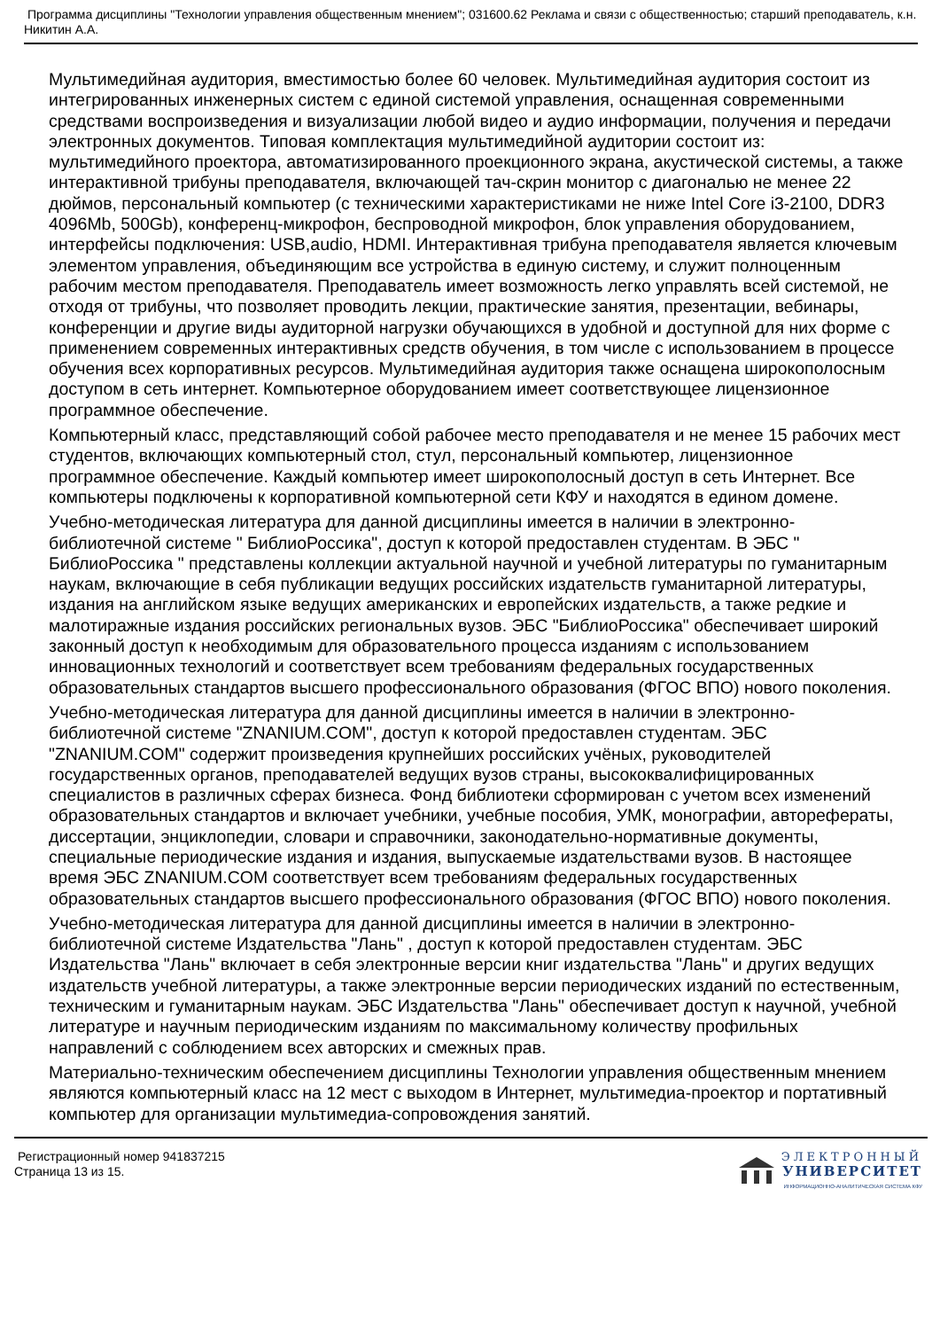Программа дисциплины "Технологии управления общественным мнением"; 031600.62 Реклама и связи с общественностью; старший преподаватель, к.н. Никитин А.А.
Мультимедийная аудитория, вместимостью более 60 человек. Мультимедийная аудитория состоит из интегрированных инженерных систем с единой системой управления, оснащенная современными средствами воспроизведения и визуализации любой видео и аудио информации, получения и передачи электронных документов. Типовая комплектация мультимедийной аудитории состоит из: мультимедийного проектора, автоматизированного проекционного экрана, акустической системы, а также интерактивной трибуны преподавателя, включающей тач-скрин монитор с диагональю не менее 22 дюймов, персональный компьютер (с техническими характеристиками не ниже Intel Core i3-2100, DDR3 4096Mb, 500Gb), конференц-микрофон, беспроводной микрофон, блок управления оборудованием, интерфейсы подключения: USB,audio, HDMI. Интерактивная трибуна преподавателя является ключевым элементом управления, объединяющим все устройства в единую систему, и служит полноценным рабочим местом преподавателя. Преподаватель имеет возможность легко управлять всей системой, не отходя от трибуны, что позволяет проводить лекции, практические занятия, презентации, вебинары, конференции и другие виды аудиторной нагрузки обучающихся в удобной и доступной для них форме с применением современных интерактивных средств обучения, в том числе с использованием в процессе обучения всех корпоративных ресурсов. Мультимедийная аудитория также оснащена широкополосным доступом в сеть интернет. Компьютерное оборудованием имеет соответствующее лицензионное программное обеспечение.
Компьютерный класс, представляющий собой рабочее место преподавателя и не менее 15 рабочих мест студентов, включающих компьютерный стол, стул, персональный компьютер, лицензионное программное обеспечение. Каждый компьютер имеет широкополосный доступ в сеть Интернет. Все компьютеры подключены к корпоративной компьютерной сети КФУ и находятся в едином домене.
Учебно-методическая литература для данной дисциплины имеется в наличии в электронно-библиотечной системе " БиблиоРоссика", доступ к которой предоставлен студентам. В ЭБС " БиблиоРоссика " представлены коллекции актуальной научной и учебной литературы по гуманитарным наукам, включающие в себя публикации ведущих российских издательств гуманитарной литературы, издания на английском языке ведущих американских и европейских издательств, а также редкие и малотиражные издания российских региональных вузов. ЭБС "БиблиоРоссика" обеспечивает широкий законный доступ к необходимым для образовательного процесса изданиям с использованием инновационных технологий и соответствует всем требованиям федеральных государственных образовательных стандартов высшего профессионального образования (ФГОС ВПО) нового поколения.
Учебно-методическая литература для данной дисциплины имеется в наличии в электронно-библиотечной системе "ZNANIUM.COM", доступ к которой предоставлен студентам. ЭБС "ZNANIUM.COM" содержит произведения крупнейших российских учёных, руководителей государственных органов, преподавателей ведущих вузов страны, высококвалифицированных специалистов в различных сферах бизнеса. Фонд библиотеки сформирован с учетом всех изменений образовательных стандартов и включает учебники, учебные пособия, УМК, монографии, авторефераты, диссертации, энциклопедии, словари и справочники, законодательно-нормативные документы, специальные периодические издания и издания, выпускаемые издательствами вузов. В настоящее время ЭБС ZNANIUM.COM соответствует всем требованиям федеральных государственных образовательных стандартов высшего профессионального образования (ФГОС ВПО) нового поколения.
Учебно-методическая литература для данной дисциплины имеется в наличии в электронно-библиотечной системе Издательства "Лань" , доступ к которой предоставлен студентам. ЭБС Издательства "Лань" включает в себя электронные версии книг издательства "Лань" и других ведущих издательств учебной литературы, а также электронные версии периодических изданий по естественным, техническим и гуманитарным наукам. ЭБС Издательства "Лань" обеспечивает доступ к научной, учебной литературе и научным периодическим изданиям по максимальному количеству профильных направлений с соблюдением всех авторских и смежных прав.
Материально-техническим обеспечением дисциплины Технологии управления общественным мнением являются компьютерный класс на 12 мест с выходом в Интернет, мультимедиа-проектор и портативный компьютер для организации мультимедиа-сопровождения занятий.
Регистрационный номер 941837215
Страница 13 из 15.
ЭЛЕКТРОННЫЙ
УНИВЕРСИТЕТ
ИНФОРМАЦИОННО-АНАЛИТИЧЕСКАЯ СИСТЕМА КФУ